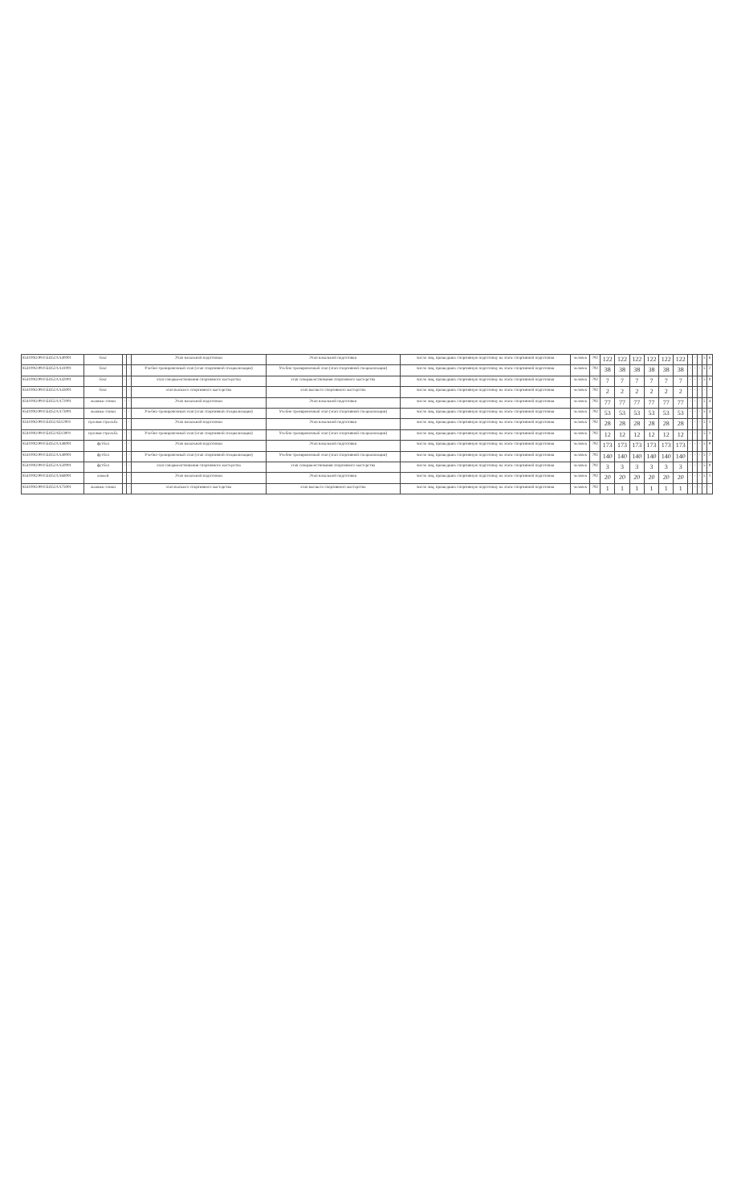| 854100О.99.0.БО52АА40001 | бокс | - | - | Этап начальной подготовки | Этап начальной подготовки | число лиц, прошедших спортивную подготовку на этапе спортивной подготовки | человек | 792 | 122 | 122 | 122 | 122 | 122 | 122 | - | - | - | 5 | 6 |
| 854100О.99.0.БО52АА41001 | бокс | - | - | Учебно-тренировочный этап (этап спортивной специализации) | Учебно-тренировочный этап (этап спортивной специализации) | число лиц, прошедших спортивную подготовку на этапе спортивной подготовки | человек | 792 | 38 | 38 | 38 | 38 | 38 | 38 | - | - | - | 5 | 2 |
| 854100О.99.0.БО52АА42001 | бокс | - | - | этап совершенствования спортивного мастерства | этап совершенствования спортивного мастерства | число лиц, прошедших спортивную подготовку на этапе спортивной подготовки | человек | 792 | 7 | 7 | 7 | 7 | 7 | 7 | - | - | - | 5 | 0 |
| 854100О.99.0.БО52АА43001 | бокс | - | - | этап высшего спортивного мастерства | этап высшего спортивного мастерства | число лиц, прошедших спортивную подготовку на этапе спортивной подготовки | человек | 792 | 2 | 2 | 2 | 2 | 2 | 2 | - | - | - | - | - |
| 854100О.99.0.БО52АА72001 | лыжные гонки | - | - | Этап начальной подготовки | Этап начальной подготовки | число лиц, прошедших спортивную подготовку на этапе спортивной подготовки | человек | 792 | 77 | 77 | 77 | 77 | 77 | 77 | - | - | - | 5 | 4 |
| 854100О.99.0.БО52АА73001 | лыжные гонки | - | - | Учебно-тренировочный этап (этап спортивной специализации) | Учебно-тренировочный этап (этап спортивной специализации) | число лиц, прошедших спортивную подготовку на этапе спортивной подготовки | человек | 792 | 53 | 53 | 53 | 53 | 53 | 53 | - | - | - | 5 | 3 |
| 854100О.99.0.БО52АБ12001 | пулевая стрельба | - | - | Этап начальной подготовки | Этап начальной подготовки | число лиц, прошедших спортивную подготовку на этапе спортивной подготовки | человек | 792 | 28 | 28 | 28 | 28 | 28 | 28 | - | - | - | 5 | 1 |
| 854100О.99.0.БО52АБ13001 | пулевая стрельба | - | - | Учебно-тренировочный этап (этап спортивной специализации) | Учебно-тренировочный этап (этап спортивной специализации) | число лиц, прошедших спортивную подготовку на этапе спортивной подготовки | человек | 792 | 12 | 12 | 12 | 12 | 12 | 12 | - | - | - | 5 | 1 |
| 854100О.99.0.БО52АА48001 | футбол | - | - | Этап начальной подготовки | Этап начальной подготовки | число лиц, прошедших спортивную подготовку на этапе спортивной подготовки | человек | 792 | 173 | 173 | 173 | 173 | 173 | 173 | - | - | - | 5 | 9 |
| 854100О.99.0.БО52АА49001 | футбол | - | - | Учебно-тренировочный этап (этап спортивной специализации) | Учебно-тренировочный этап (этап спортивной специализации) | число лиц, прошедших спортивную подготовку на этапе спортивной подготовки | человек | 792 | 140 | 140 | 140 | 140 | 140 | 140 | - | - | - | 5 | 7 |
| 854100О.99.0.БО52АА50001 | футбол | - | - | этап совершенствования спортивного мастерства | этап совершенствования спортивного мастерства | число лиц, прошедших спортивную подготовку на этапе спортивной подготовки | человек | 792 | 3 | 3 | 3 | 3 | 3 | 3 | - | - | - | 5 | 0 |
| 854100О.99.0.БО52АА68001 | хоккей | - | - | Этап начальной подготовки | Этап начальной подготовки | число лиц, прошедших спортивную подготовку на этапе спортивной подготовки | человек | 792 | 20 | 20 | 20 | 20 | 20 | 20 | - | - | - | 5 | 1 |
| 854100О.99.0.БО52АА75001 | лыжные гонки | - | - | этап высшего спортивного мастерства | этап высшего спортивного мастерства | число лиц, прошедших спортивную подготовку на этапе спортивной подготовки | человек | 792 | 1 | 1 | 1 | 1 | 1 | 1 | - | - | - | - | - |